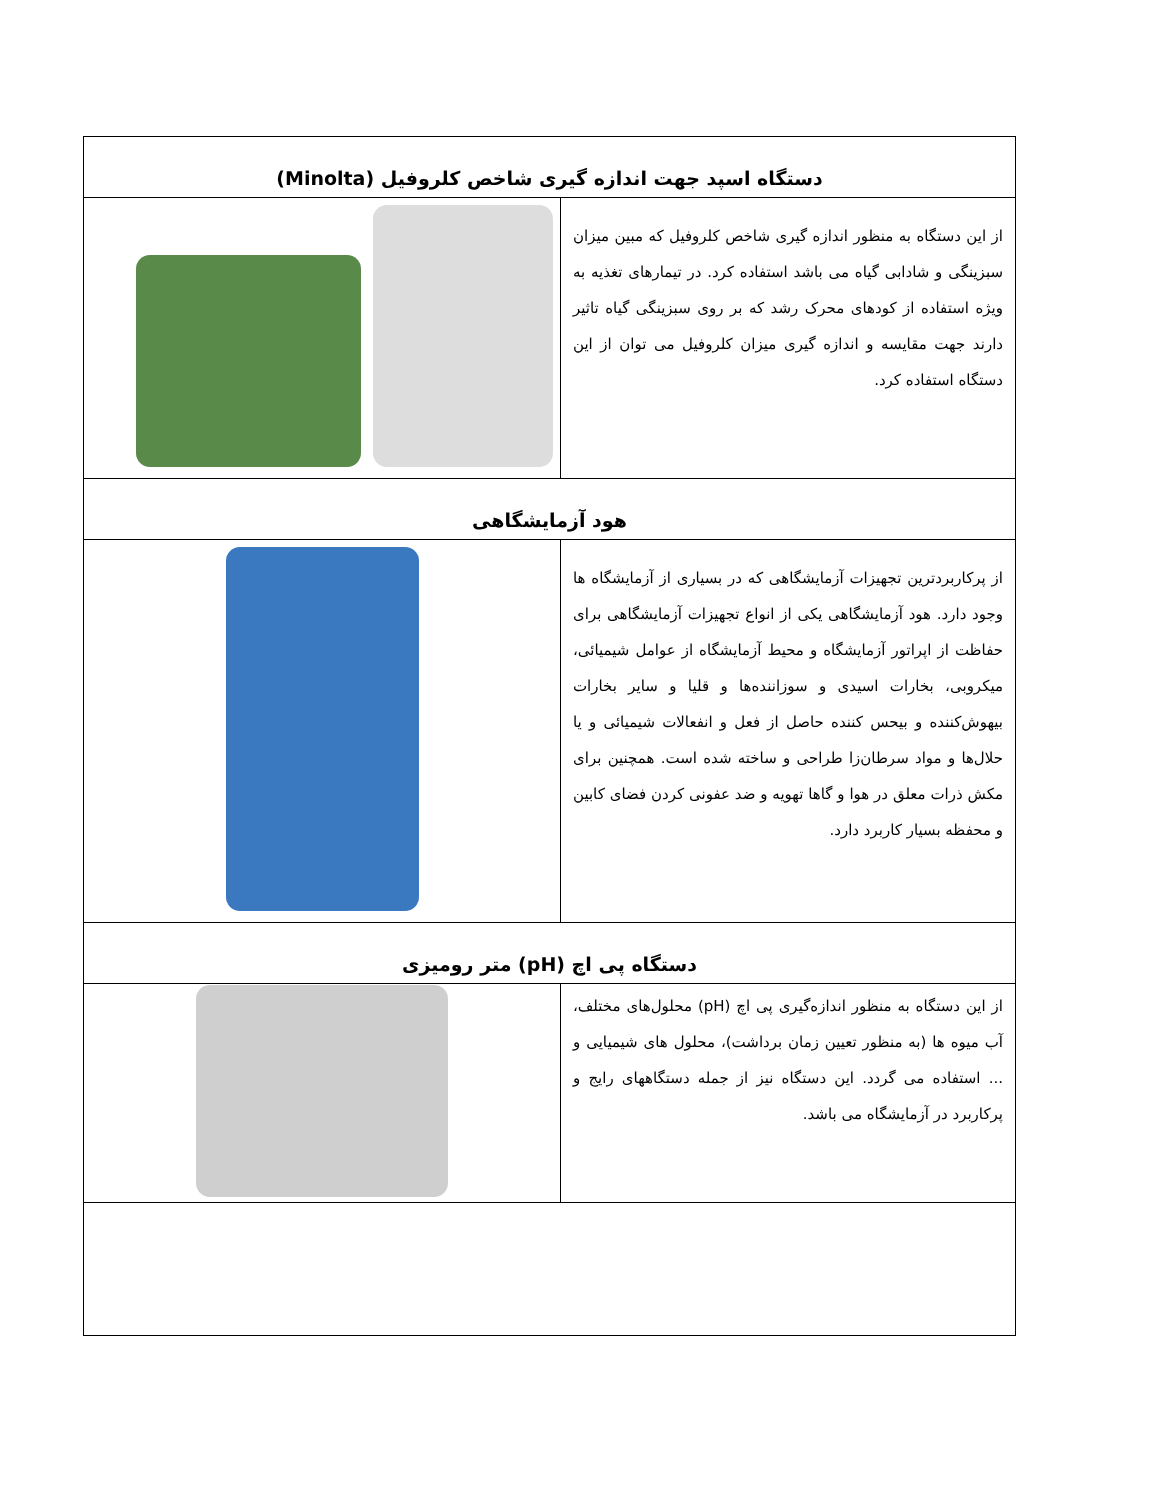| دستگاه اسپد جهت اندازه گیری شاخص کلروفیل (Minolta) | |
| --- | --- |
| از این دستگاه به منظور اندازه گیری شاخص کلروفیل که مبین میزان سبزینگی و شادابی گیاه می باشد استفاده کرد. در تیمارهای تغذیه به ویژه استفاده از کودهای محرک رشد که بر روی سبزینگی گیاه تاثیر دارند جهت مقایسه و اندازه گیری میزان کلروفیل می توان از این دستگاه استفاده کرد. | |
| هود آزمایشگاهی | |
| از پرکاربردترین تجهیزات آزمایشگاهی که در بسیاری از آزمایشگاه ها وجود دارد. هود آزمایشگاهی یکی از انواع تجهیزات آزمایشگاهی برای حفاظت از اپراتور آزمایشگاه و محیط آزمایشگاه از عوامل شیمیائی، میکروبی، بخارات اسیدی و سوزاننده‌ها و قلیا و سایر بخارات بیهوش‌کننده و بیحس کننده حاصل از فعل و انفعالات شیمیائی و یا حلال‌ها و مواد سرطان‌زا طراحی و ساخته شده است. همچنین برای مکش ذرات معلق در هوا و گاها تهویه و ضد عفونی کردن فضای کابین و محفظه بسیار کاربرد دارد. | |
| دستگاه پی اچ (pH) متر رومیزی | |
| از این دستگاه به منظور اندازه‌گیری پی اچ (pH) محلول‌های مختلف، آب میوه ها (به منظور تعیین زمان برداشت)، محلول های شیمیایی و ... استفاده می گردد. این دستگاه نیز از جمله دستگاههای رایج و پرکاربرد در آزمایشگاه می باشد. | |